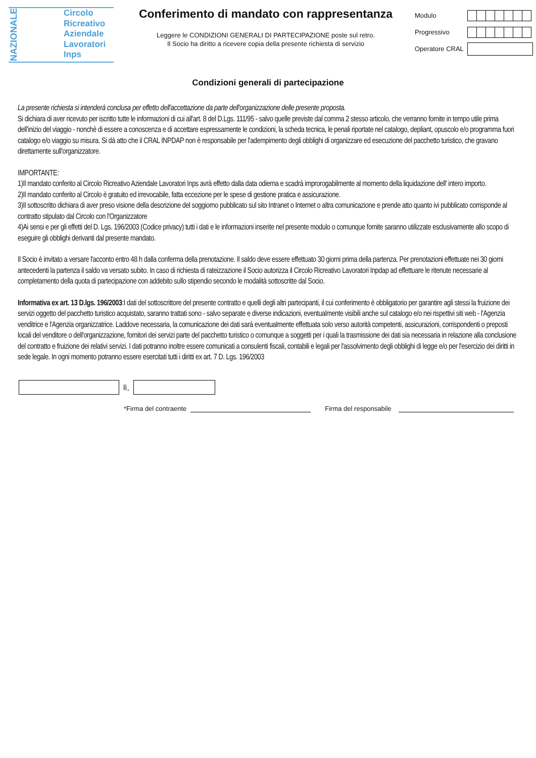NAZIONALE
Circolo
Ricreativo
Aziendale
Lavoratori
Inps
Conferimento di mandato con rappresentanza
Leggere le CONDIZIONI GENERALI DI PARTECIPAZIONE poste sul retro.
Il Socio ha diritto a ricevere copia della presente richiesta di servizio
Modulo
Progressivo
Operatore CRAL
Condizioni generali di partecipazione
La presente richiesta si intenderà conclusa per effetto dell'accettazione da parte dell'organizzazione delle presente proposta.
Si dichiara di aver ricevuto per iscritto tutte le informazioni di cui all'art. 8 del D.Lgs. 111/95 - salvo quelle previste dal comma 2 stesso articolo, che verranno fornite in tempo utile prima dell'inizio del viaggio - nonchè di essere a conoscenza e di accettare espressamente le condizioni, la scheda tecnica, le penali riportate nel catalogo, depliant, opuscolo e/o programma fuori catalogo e/o viaggio su misura. Si dà atto che il CRAL INPDAP non è responsabile per l'adempimento degli obblighi di organizzare ed esecuzione del pacchetto turistico, che gravano direttamente sull'organizzatore.
IMPORTANTE:
1)Il mandato conferito al Circolo Ricreativo Aziendale Lavoratori Inps avrà effetto dalla data odierna e scadrà improrogabilmente al momento della liquidazione dell' intero importo.
2)Il mandato conferito al Circolo è gratuito ed irrevocabile, fatta eccezione per le spese di gestione pratica e assicurazione.
3)Il sottoscritto dichiara di aver preso visione della descrizione del soggiorno pubblicato sul sito Intranet o Internet o altra comunicazione e prende atto quanto ivi pubblicato corrisponde al contratto stipulato dal Circolo con l'Organizzatore
4)Ai sensi e per gli effetti del D. Lgs. 196/2003 (Codice privacy) tutti i dati e le informazioni inserite nel presente modulo o comunque fornite saranno utilizzate esclusivamente allo scopo di eseguire gli obblighi derivanti dal presente mandato.
Il Socio è invitato a versare l'acconto entro 48 h dalla conferma della prenotazione. Il saldo deve essere effettuato 30 giorni prima della partenza. Per prenotazioni effettuate nei 30 giorni antecedenti la partenza il saldo va versato subito. In caso di richiesta di rateizzazione il Socio autorizza il Circolo Ricreativo Lavoratori Inpdap ad effettuare le ritenute necessarie al completamento della quota di partecipazione con addebito sullo stipendio secondo le modalità sottoscritte dal Socio.
Informativa ex art. 13 D.lgs. 196/2003:I dati del sottoscrittore del presente contratto e quelli degli altri partecipanti, il cui conferimento è obbligatorio per garantire agli stessi la fruizione dei servizi oggetto del pacchetto turistico acquistato, saranno trattati sono - salvo separate e diverse indicazioni, eventualmente visibili anche sul catalogo e/o nei rispettivi siti web - l'Agenzia venditrice e l'Agenzia organizzatrice. Laddove necessaria, la comunicazione dei dati sarà eventualmente effettuata solo verso autorità competenti, assicurazioni, corrispondenti o preposti locali del venditore o dell'organizzazione, fornitori dei servizi parte del pacchetto turistico o comunque a soggetti per i quali la trasmissione dei dati sia necessaria in relazione alla conclusione del contratto e fruizione dei relativi servizi. I dati potranno inoltre essere comunicati a consulenti fiscali, contabili e legali per l'assolvimento degli obblighi di legge e/o per l'esercizio dei diritti in sede legale. In ogni momento potranno essere esercitati tutti i diritti ex art. 7 D. Lgs. 196/2003
lì,
*Firma del contraente
Firma del responsabile